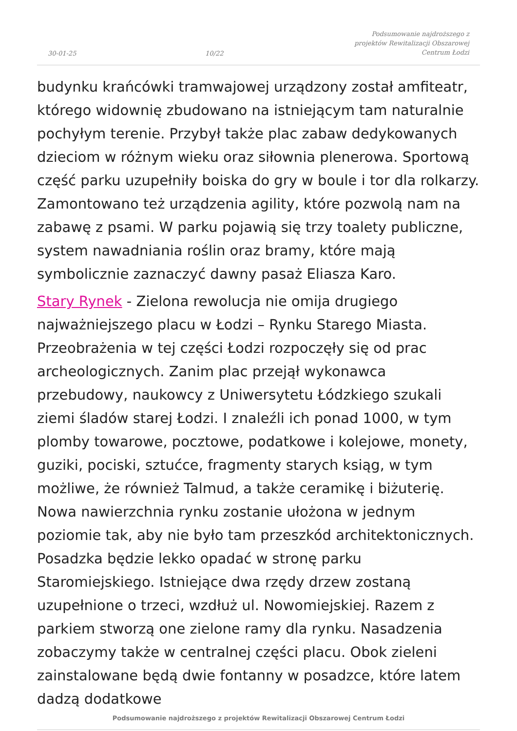30-01-25 10/22 Podsumowanie najdroższego z projektów Rewitalizacji Obszarowej Centrum Łodzi
budynku krańcówki tramwajowej urządzony został amfiteatr, którego widownię zbudowano na istniejącym tam naturalnie pochyłym terenie. Przybył także plac zabaw dedykowanych dzieciom w różnym wieku oraz siłownia plenerowa. Sportową część parku uzupełniły boiska do gry w boule i tor dla rolkarzy. Zamontowano też urządzenia agility, które pozwolą nam na zabawę z psami. W parku pojawią się trzy toalety publiczne, system nawadniania roślin oraz bramy, które mają symbolicznie zaznaczyć dawny pasaż Eliasza Karo.
Stary Rynek - Zielona rewolucja nie omija drugiego najważniejszego placu w Łodzi – Rynku Starego Miasta. Przeobrażenia w tej części Łodzi rozpoczęły się od prac archeologicznych. Zanim plac przejął wykonawca przebudowy, naukowcy z Uniwersytetu Łódzkiego szukali ziemi śladów starej Łodzi. I znaleźli ich ponad 1000, w tym plomby towarowe, pocztowe, podatkowe i kolejowe, monety, guziki, pociski, sztućce, fragmenty starych ksiąg, w tym możliwe, że również Talmud, a także ceramikę i biżuterię. Nowa nawierzchnia rynku zostanie ułożona w jednym poziomie tak, aby nie było tam przeszkód architektonicznych. Posadzka będzie lekko opadać w stronę parku Staromiejskiego. Istniejące dwa rzędy drzew zostaną uzupełnione o trzeci, wzdłuż ul. Nowomiejskiej. Razem z parkiem stworzą one zielone ramy dla rynku. Nasadzenia zobaczymy także w centralnej części placu. Obok zieleni zainstalowane będą dwie fontanny w posadzce, które latem dadzą dodatkowe
Podsumowanie najdroższego z projektów Rewitalizacji Obszarowej Centrum Łodzi